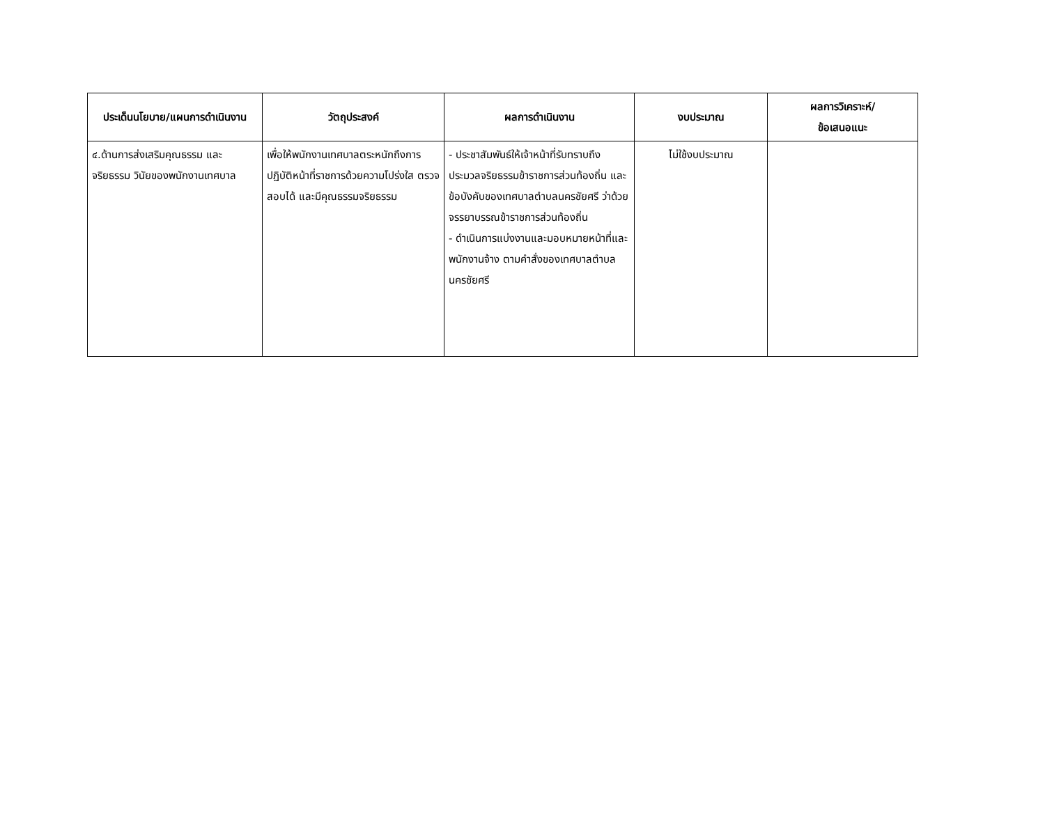| ประเด็นนโยบาย/แผนการดำเนินงาน | วัตถุประสงค์ | ผลการดำเนินงาน | งบประมาณ | ผลการวิเคราะห์/ ข้อเสนอแนะ |
| --- | --- | --- | --- | --- |
| ๔.ด้านการส่งเสริมคุณธรรม และจริยธรรม วินัยของพนักงานเทศบาล | เพื่อให้พนักงานเทศบาลตระหนักถึงการปฏิบัติหน้าที่ราชการด้วยความโปร่งใส ตรวจสอบได้ และมีคุณธรรมจริยธรรม | - ประชาสัมพันธ์ให้เจ้าหน้าที่รับทราบถึงประมวลจริยธรรมข้าราชการส่วนท้องถิ่น และข้อบังคับของเทศบาลตำบลนครชัยศรี ว่าด้วยจรรยาบรรณข้าราชการส่วนท้องถิ่น - ดำเนินการแบ่งงานและมอบหมายหน้าที่และพนักงานจ้าง ตามคำสั่งของเทศบาลตำบลนครชัยศรี | ไม่ใช้งบประมาณ | |